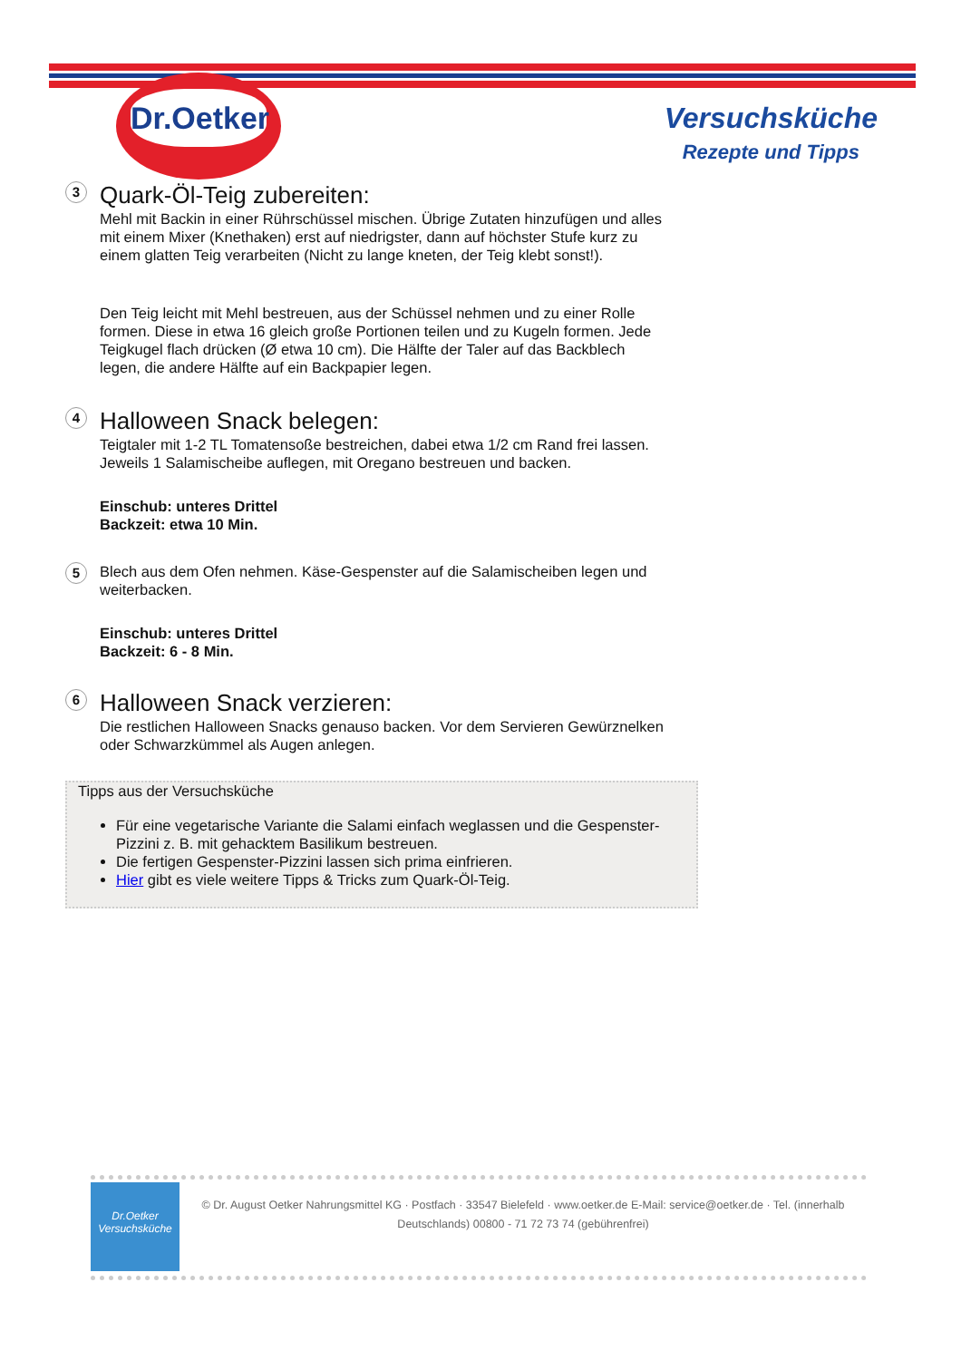Dr.Oetker
Versuchsküche
Rezepte und Tipps
3
Quark-Öl-Teig zubereiten:
Mehl mit Backin in einer Rührschüssel mischen. Übrige Zutaten hinzufügen und alles mit einem Mixer (Knethaken) erst auf niedrigster, dann auf höchster Stufe kurz zu einem glatten Teig verarbeiten (Nicht zu lange kneten, der Teig klebt sonst!).
Den Teig leicht mit Mehl bestreuen, aus der Schüssel nehmen und zu einer Rolle formen. Diese in etwa 16 gleich große Portionen teilen und zu Kugeln formen. Jede Teigkugel flach drücken (Ø etwa 10 cm). Die Hälfte der Taler auf das Backblech legen, die andere Hälfte auf ein Backpapier legen.
4
Halloween Snack belegen:
Teigtaler mit 1-2 TL Tomatensoße bestreichen, dabei etwa 1/2 cm Rand frei lassen. Jeweils 1 Salamischeibe auflegen, mit Oregano bestreuen und backen.
Einschub: unteres Drittel
Backzeit: etwa 10 Min.
5
Blech aus dem Ofen nehmen. Käse-Gespenster auf die Salamischeiben legen und weiterbacken.
Einschub: unteres Drittel
Backzeit: 6 - 8 Min.
6
Halloween Snack verzieren:
Die restlichen Halloween Snacks genauso backen. Vor dem Servieren Gewürznelken oder Schwarzkümmel als Augen anlegen.
Tipps aus der Versuchsküche
Für eine vegetarische Variante die Salami einfach weglassen und die Gespenster-Pizzini z. B. mit gehacktem Basilikum bestreuen.
Die fertigen Gespenster-Pizzini lassen sich prima einfrieren.
Hier gibt es viele weitere Tipps & Tricks zum Quark-Öl-Teig.
Dr.Oetker
Versuchsküche
© Dr. August Oetker Nahrungsmittel KG · Postfach · 33547 Bielefeld · www.oetker.de E-Mail: service@oetker.de · Tel. (innerhalb Deutschlands) 00800 - 71 72 73 74 (gebührenfrei)